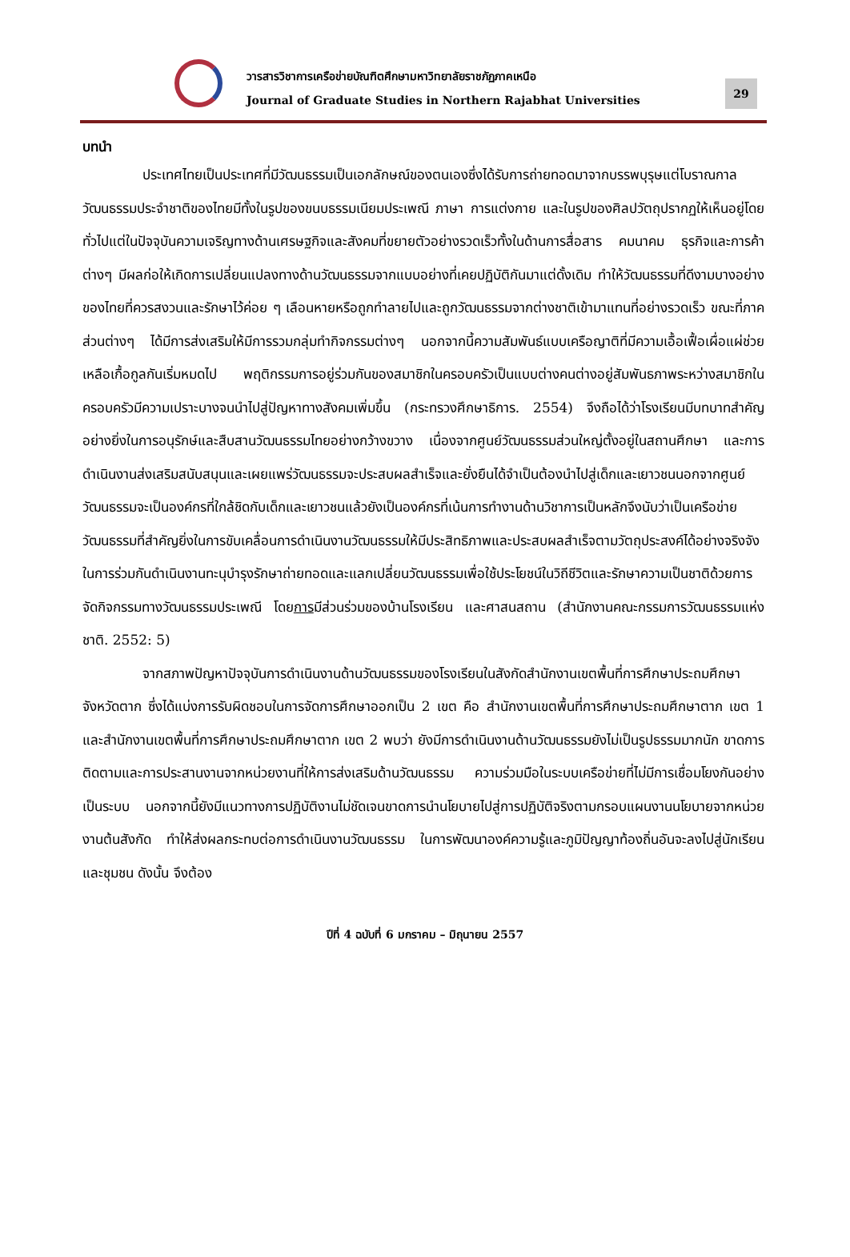วารสารวิชาการเครือข่ายบัณฑิตศึกษามหาวิทยาลัยราชภัฏภาคเหนือ
Journal of Graduate Studies in Northern Rajabhat Universities
29
บทนำ
ประเทศไทยเป็นประเทศที่มีวัฒนธรรมเป็นเอกลักษณ์ของตนเองซึ่งได้รับการถ่ายทอดมาจากบรรพบุรุษแต่โบราณกาล วัฒนธรรมประจำชาติของไทยมีทั้งในรูปของขนบธรรมเนียมประเพณี ภาษา การแต่งกาย และในรูปของศิลปวัตถุปรากฏให้เห็นอยู่โดยทั่วไปแต่ในปัจจุบันความเจริญทางด้านเศรษฐกิจและสังคมที่ขยายตัวอย่างรวดเร็วทั้งในด้านการสื่อสาร คมนาคม ธุรกิจและการค้าต่างๆ มีผลก่อให้เกิดการเปลี่ยนแปลงทางด้านวัฒนธรรมจากแบบอย่างที่เคยปฏิบัติกันมาแต่ดั้งเดิม ทำให้วัฒนธรรมที่ดีงามบางอย่างของไทยที่ควรสงวนและรักษาไว้ค่อย ๆ เลือนหายหรือถูกทำลายไปและถูกวัฒนธรรมจากต่างชาติเข้ามาแทนที่อย่างรวดเร็ว ขณะที่ภาคส่วนต่างๆ ได้มีการส่งเสริมให้มีการรวมกลุ่มทำกิจกรรมต่างๆ นอกจากนี้ความสัมพันธ์แบบเครือญาติที่มีความเอื้อเฟื้อเผื่อแผ่ช่วยเหลือเกื้อกูลกันเริ่มหมดไป พฤติกรรมการอยู่ร่วมกันของสมาชิกในครอบครัวเป็นแบบต่างคนต่างอยู่สัมพันธภาพระหว่างสมาชิกในครอบครัวมีความเปราะบางจนนำไปสู่ปัญหาทางสังคมเพิ่มขึ้น (กระทรวงศึกษาธิการ. 2554) จึงถือได้ว่าโรงเรียนมีบทบาทสำคัญอย่างยิ่งในการอนุรักษ์และสืบสานวัฒนธรรมไทยอย่างกว้างขวาง เนื่องจากศูนย์วัฒนธรรมส่วนใหญ่ตั้งอยู่ในสถานศึกษา และการดำเนินงานส่งเสริมสนับสนุนและเผยแพร่วัฒนธรรมจะประสบผลสำเร็จและยั่งยืนได้จำเป็นต้องนำไปสู่เด็กและเยาวชนนอกจากศูนย์วัฒนธรรมจะเป็นองค์กรที่ใกล้ชิดกับเด็กและเยาวชนแล้วยังเป็นองค์กรที่เน้นการทำงานด้านวิชาการเป็นหลักจึงนับว่าเป็นเครือข่ายวัฒนธรรมที่สำคัญยิ่งในการขับเคลื่อนการดำเนินงานวัฒนธรรมให้มีประสิทธิภาพและประสบผลสำเร็จตามวัตถุประสงค์ได้อย่างจริงจังในการร่วมกันดำเนินงานทะนุบำรุงรักษาถ่ายทอดและแลกเปลี่ยนวัฒนธรรมเพื่อใช้ประโยชน์ในวิถีชีวิตและรักษาความเป็นชาติด้วยการจัดกิจกรรมทางวัฒนธรรมประเพณี โดยการมีส่วนร่วมของบ้านโรงเรียน และศาสนสถาน (สำนักงานคณะกรรมการวัฒนธรรมแห่งชาติ. 2552: 5)
จากสภาพปัญหาปัจจุบันการดำเนินงานด้านวัฒนธรรมของโรงเรียนในสังกัดสำนักงานเขตพื้นที่การศึกษาประถมศึกษา จังหวัดตาก ซึ่งได้แบ่งการรับผิดชอบในการจัดการศึกษาออกเป็น 2 เขต คือ สำนักงานเขตพื้นที่การศึกษาประถมศึกษาตาก เขต 1 และสำนักงานเขตพื้นที่การศึกษาประถมศึกษาตาก เขต 2 พบว่า ยังมีการดำเนินงานด้านวัฒนธรรมยังไม่เป็นรูปธรรมมากนัก ขาดการติดตามและการประสานงานจากหน่วยงานที่ให้การส่งเสริมด้านวัฒนธรรม ความร่วมมือในระบบเครือข่ายที่ไม่มีการเชื่อมโยงกันอย่างเป็นระบบ นอกจากนี้ยังมีแนวทางการปฏิบัติงานไม่ชัดเจนขาดการนำนโยบายไปสู่การปฏิบัติจริงตามกรอบแผนงานนโยบายจากหน่วยงานต้นสังกัด ทำให้ส่งผลกระทบต่อการดำเนินงานวัฒนธรรม ในการพัฒนาองค์ความรู้และภูมิปัญญาท้องถิ่นอันจะลงไปสู่นักเรียน และชุมชน ดังนั้น จึงต้อง
ปีที่ 4 ฉบับที่ 6 มกราคม – มิถุนายน 2557